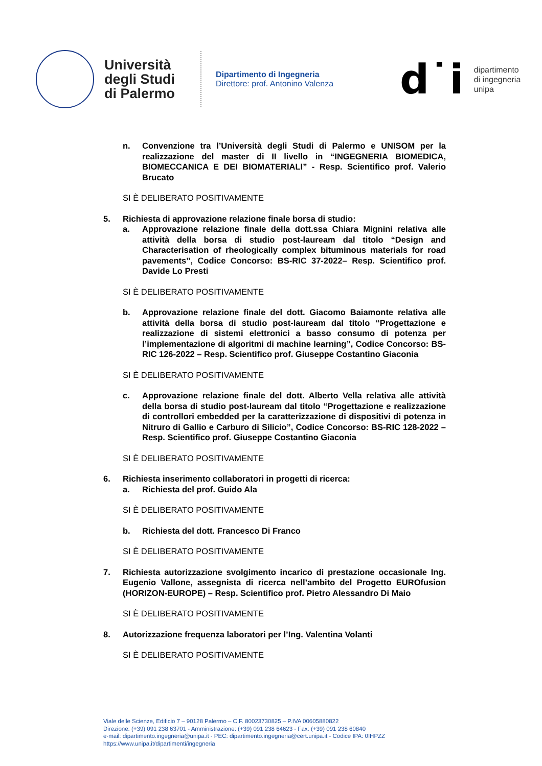Università degli Studi di Palermo
Dipartimento di Ingegneria
Direttore: prof. Antonino Valenza
d˙i
dipartimento
di ingegneria
unipa
n. Convenzione tra l’Università degli Studi di Palermo e UNISOM per la realizzazione del master di II livello in “INGEGNERIA BIOMEDICA, BIOMECCANICA E DEI BIOMATERIALI” - Resp. Scientifico prof. Valerio Brucato
SI È DELIBERATO POSITIVAMENTE
5. Richiesta di approvazione relazione finale borsa di studio:
a. Approvazione relazione finale della dott.ssa Chiara Mignini relativa alle attività della borsa di studio post-lauream dal titolo “Design and Characterisation of rheologically complex bituminous materials for road pavements”, Codice Concorso: BS-RIC 37-2022– Resp. Scientifico prof. Davide Lo Presti
SI È DELIBERATO POSITIVAMENTE
b. Approvazione relazione finale del dott. Giacomo Baiamonte relativa alle attività della borsa di studio post-lauream dal titolo “Progettazione e realizzazione di sistemi elettronici a basso consumo di potenza per l’implementazione di algoritmi di machine learning”, Codice Concorso: BS- RIC 126-2022 – Resp. Scientifico prof. Giuseppe Costantino Giaconia
SI È DELIBERATO POSITIVAMENTE
c. Approvazione relazione finale del dott. Alberto Vella relativa alle attività della borsa di studio post-lauream dal titolo “Progettazione e realizzazione di controllori embedded per la caratterizzazione di dispositivi di potenza in Nitruro di Gallio e Carburo di Silicio”, Codice Concorso: BS-RIC 128-2022 – Resp. Scientifico prof. Giuseppe Costantino Giaconia
SI È DELIBERATO POSITIVAMENTE
6. Richiesta inserimento collaboratori in progetti di ricerca:
a. Richiesta del prof. Guido Ala
SI È DELIBERATO POSITIVAMENTE
b. Richiesta del dott. Francesco Di Franco
SI È DELIBERATO POSITIVAMENTE
7. Richiesta autorizzazione svolgimento incarico di prestazione occasionale Ing. Eugenio Vallone, assegnista di ricerca nell’ambito del Progetto EUROfusion (HORIZON-EUROPE) – Resp. Scientifico prof. Pietro Alessandro Di Maio
SI È DELIBERATO POSITIVAMENTE
8. Autorizzazione frequenza laboratori per l’Ing. Valentina Volanti
SI È DELIBERATO POSITIVAMENTE
Viale delle Scienze, Edificio 7 – 90128 Palermo – C.F. 80023730825 – P.IVA 00605880822
Direzione: (+39) 091 238 63701 - Amministrazione: (+39) 091 238 64623 - Fax: (+39) 091 238 60840
e-mail: dipartimento.ingegneria@unipa.it - PEC: dipartimento.ingegneria@cert.unipa.it - Codice IPA: 0IHPZZ
https://www.unipa.it/dipartimenti/ingegneria